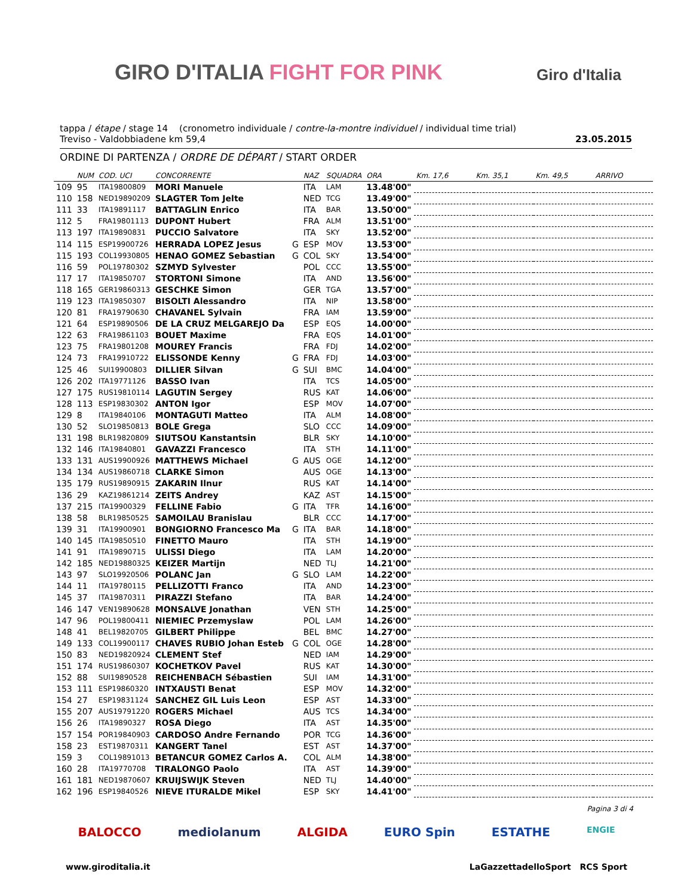GIRO D'ITALIA FIGHT FOR PINK Giro d'Italia
tappa / étape / stage 14 (cronometro individuale / contre-la-montre individuel / individual time trial)
Treviso - Valdobbiadene km 59,4 23.05.2015
ORDINE DI PARTENZA / ORDRE DE DÉPART / START ORDER
| | NUM | COD. UCI | CONCORRENTE | | NAZ | SQUADRA | ORA | Km. 17,6 | Km. 35,1 | Km. 49,5 | ARRIVO |
| --- | --- | --- | --- | --- | --- | --- | --- | --- | --- | --- | --- |
| 109 | 95 | ITA19800809 | MORI Manuele | | ITA | LAM | 13.48'00" | | | | |
| 110 | 158 | NED19890209 | SLAGTER Tom Jelte | | NED | TCG | 13.49'00" | | | | |
| 111 | 33 | ITA19891117 | BATTAGLIN Enrico | | ITA | BAR | 13.50'00" | | | | |
| 112 | 5 | FRA19801113 | DUPONT Hubert | | FRA | ALM | 13.51'00" | | | | |
| 113 | 197 | ITA19890831 | PUCCIO Salvatore | | ITA | SKY | 13.52'00" | | | | |
| 114 | 115 | ESP19900726 | HERRADA LOPEZ Jesus | G | ESP | MOV | 13.53'00" | | | | |
| 115 | 193 | COL19930805 | HENAO GOMEZ Sebastian | G | COL | SKY | 13.54'00" | | | | |
| 116 | 59 | POL19780302 | SZMYD Sylvester | | POL | CCC | 13.55'00" | | | | |
| 117 | 17 | ITA19850707 | STORTONI Simone | | ITA | AND | 13.56'00" | | | | |
| 118 | 165 | GER19860313 | GESCHKE Simon | | GER | TGA | 13.57'00" | | | | |
| 119 | 123 | ITA19850307 | BISOLTI Alessandro | | ITA | NIP | 13.58'00" | | | | |
| 120 | 81 | FRA19790630 | CHAVANEL Sylvain | | FRA | IAM | 13.59'00" | | | | |
| 121 | 64 | ESP19890506 | DE LA CRUZ MELGAREJO Da | | ESP | EQS | 14.00'00" | | | | |
| 122 | 63 | FRA19861103 | BOUET Maxime | | FRA | EQS | 14.01'00" | | | | |
| 123 | 75 | FRA19801208 | MOUREY Francis | | FRA | FDJ | 14.02'00" | | | | |
| 124 | 73 | FRA19910722 | ELISSONDE Kenny | G | FRA | FDJ | 14.03'00" | | | | |
| 125 | 46 | SUI19900803 | DILLIER Silvan | G | SUI | BMC | 14.04'00" | | | | |
| 126 | 202 | ITA19771126 | BASSO Ivan | | ITA | TCS | 14.05'00" | | | | |
| 127 | 175 | RUS19810114 | LAGUTIN Sergey | | RUS | KAT | 14.06'00" | | | | |
| 128 | 113 | ESP19830302 | ANTON Igor | | ESP | MOV | 14.07'00" | | | | |
| 129 | 8 | ITA19840106 | MONTAGUTI Matteo | | ITA | ALM | 14.08'00" | | | | |
| 130 | 52 | SLO19850813 | BOLE Grega | | SLO | CCC | 14.09'00" | | | | |
| 131 | 198 | BLR19820809 | SIUTSOU Kanstantsin | | BLR | SKY | 14.10'00" | | | | |
| 132 | 146 | ITA19840801 | GAVAZZI Francesco | | ITA | STH | 14.11'00" | | | | |
| 133 | 131 | AUS19900926 | MATTHEWS Michael | G | AUS | OGE | 14.12'00" | | | | |
| 134 | 134 | AUS19860718 | CLARKE Simon | | AUS | OGE | 14.13'00" | | | | |
| 135 | 179 | RUS19890915 | ZAKARIN Ilnur | | RUS | KAT | 14.14'00" | | | | |
| 136 | 29 | KAZ19861214 | ZEITS Andrey | | KAZ | AST | 14.15'00" | | | | |
| 137 | 215 | ITA19900329 | FELLINE Fabio | G | ITA | TFR | 14.16'00" | | | | |
| 138 | 58 | BLR19850525 | SAMOILAU Branislau | | BLR | CCC | 14.17'00" | | | | |
| 139 | 31 | ITA19900901 | BONGIORNO Francesco Ma | G | ITA | BAR | 14.18'00" | | | | |
| 140 | 145 | ITA19850510 | FINETTO Mauro | | ITA | STH | 14.19'00" | | | | |
| 141 | 91 | ITA19890715 | ULISSI Diego | | ITA | LAM | 14.20'00" | | | | |
| 142 | 185 | NED19880325 | KEIZER Martijn | | NED | TLJ | 14.21'00" | | | | |
| 143 | 97 | SLO19920506 | POLANC Jan | G | SLO | LAM | 14.22'00" | | | | |
| 144 | 11 | ITA19780115 | PELLIZOTTI Franco | | ITA | AND | 14.23'00" | | | | |
| 145 | 37 | ITA19870311 | PIRAZZI Stefano | | ITA | BAR | 14.24'00" | | | | |
| 146 | 147 | VEN19890628 | MONSALVE Jonathan | | VEN | STH | 14.25'00" | | | | |
| 147 | 96 | POL19800411 | NIEMIEC Przemyslaw | | POL | LAM | 14.26'00" | | | | |
| 148 | 41 | BEL19820705 | GILBERT Philippe | | BEL | BMC | 14.27'00" | | | | |
| 149 | 133 | COL19900117 | CHAVES RUBIO Johan Esteb | G | COL | OGE | 14.28'00" | | | | |
| 150 | 83 | NED19820924 | CLEMENT Stef | | NED | IAM | 14.29'00" | | | | |
| 151 | 174 | RUS19860307 | KOCHETKOV Pavel | | RUS | KAT | 14.30'00" | | | | |
| 152 | 88 | SUI19890528 | REICHENBACH Sébastien | | SUI | IAM | 14.31'00" | | | | |
| 153 | 111 | ESP19860320 | INTXAUSTI Benat | | ESP | MOV | 14.32'00" | | | | |
| 154 | 27 | ESP19831124 | SANCHEZ GIL Luis Leon | | ESP | AST | 14.33'00" | | | | |
| 155 | 207 | AUS19791220 | ROGERS Michael | | AUS | TCS | 14.34'00" | | | | |
| 156 | 26 | ITA19890327 | ROSA Diego | | ITA | AST | 14.35'00" | | | | |
| 157 | 154 | POR19840903 | CARDOSO Andre Fernando | | POR | TCG | 14.36'00" | | | | |
| 158 | 23 | EST19870311 | KANGERT Tanel | | EST | AST | 14.37'00" | | | | |
| 159 | 3 | COL19891013 | BETANCUR GOMEZ Carlos A. | | COL | ALM | 14.38'00" | | | | |
| 160 | 28 | ITA19770708 | TIRALONGO Paolo | | ITA | AST | 14.39'00" | | | | |
| 161 | 181 | NED19870607 | KRUIJSWIJK Steven | | NED | TLJ | 14.40'00" | | | | |
| 162 | 196 | ESP19840526 | NIEVE ITURALDE Mikel | | ESP | SKY | 14.41'00" | | | | |
Pagina 3 di 4
BALOCCO mediolanum ALGIDA EURO Spin ESTATHE ENGIE
www.giroditalia.it LaGazzettadelloSport RCS Sport